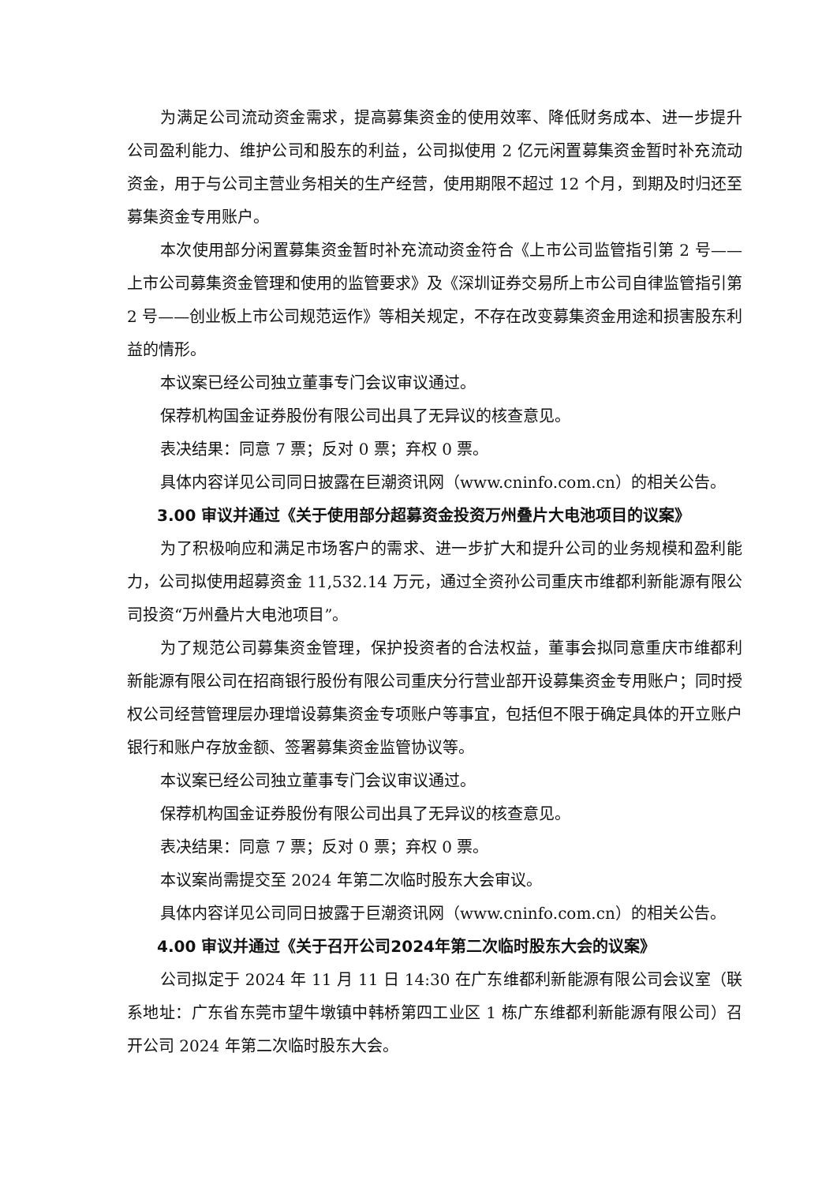为满足公司流动资金需求，提高募集资金的使用效率、降低财务成本、进一步提升公司盈利能力、维护公司和股东的利益，公司拟使用 2 亿元闲置募集资金暂时补充流动资金，用于与公司主营业务相关的生产经营，使用期限不超过 12 个月，到期及时归还至募集资金专用账户。
本次使用部分闲置募集资金暂时补充流动资金符合《上市公司监管指引第 2 号——上市公司募集资金管理和使用的监管要求》及《深圳证券交易所上市公司自律监管指引第 2 号——创业板上市公司规范运作》等相关规定，不存在改变募集资金用途和损害股东利益的情形。
本议案已经公司独立董事专门会议审议通过。
保荐机构国金证券股份有限公司出具了无异议的核查意见。
表决结果：同意 7 票；反对 0 票；弃权 0 票。
具体内容详见公司同日披露在巨潮资讯网（www.cninfo.com.cn）的相关公告。
3.00 审议并通过《关于使用部分超募资金投资万州叠片大电池项目的议案》
为了积极响应和满足市场客户的需求、进一步扩大和提升公司的业务规模和盈利能力，公司拟使用超募资金 11,532.14 万元，通过全资孙公司重庆市维都利新能源有限公司投资“万州叠片大电池项目”。
为了规范公司募集资金管理，保护投资者的合法权益，董事会拟同意重庆市维都利新能源有限公司在招商银行股份有限公司重庆分行营业部开设募集资金专用账户；同时授权公司经营管理层办理增设募集资金专项账户等事宜，包括但不限于确定具体的开立账户银行和账户存放金额、签署募集资金监管协议等。
本议案已经公司独立董事专门会议审议通过。
保荐机构国金证券股份有限公司出具了无异议的核查意见。
表决结果：同意 7 票；反对 0 票；弃权 0 票。
本议案尚需提交至 2024 年第二次临时股东大会审议。
具体内容详见公司同日披露于巨潮资讯网（www.cninfo.com.cn）的相关公告。
4.00 审议并通过《关于召开公司2024年第二次临时股东大会的议案》
公司拟定于 2024 年 11 月 11 日 14:30 在广东维都利新能源有限公司会议室（联系地址：广东省东莞市望牛墩镇中韩桥第四工业区 1 栋广东维都利新能源有限公司）召开公司 2024 年第二次临时股东大会。